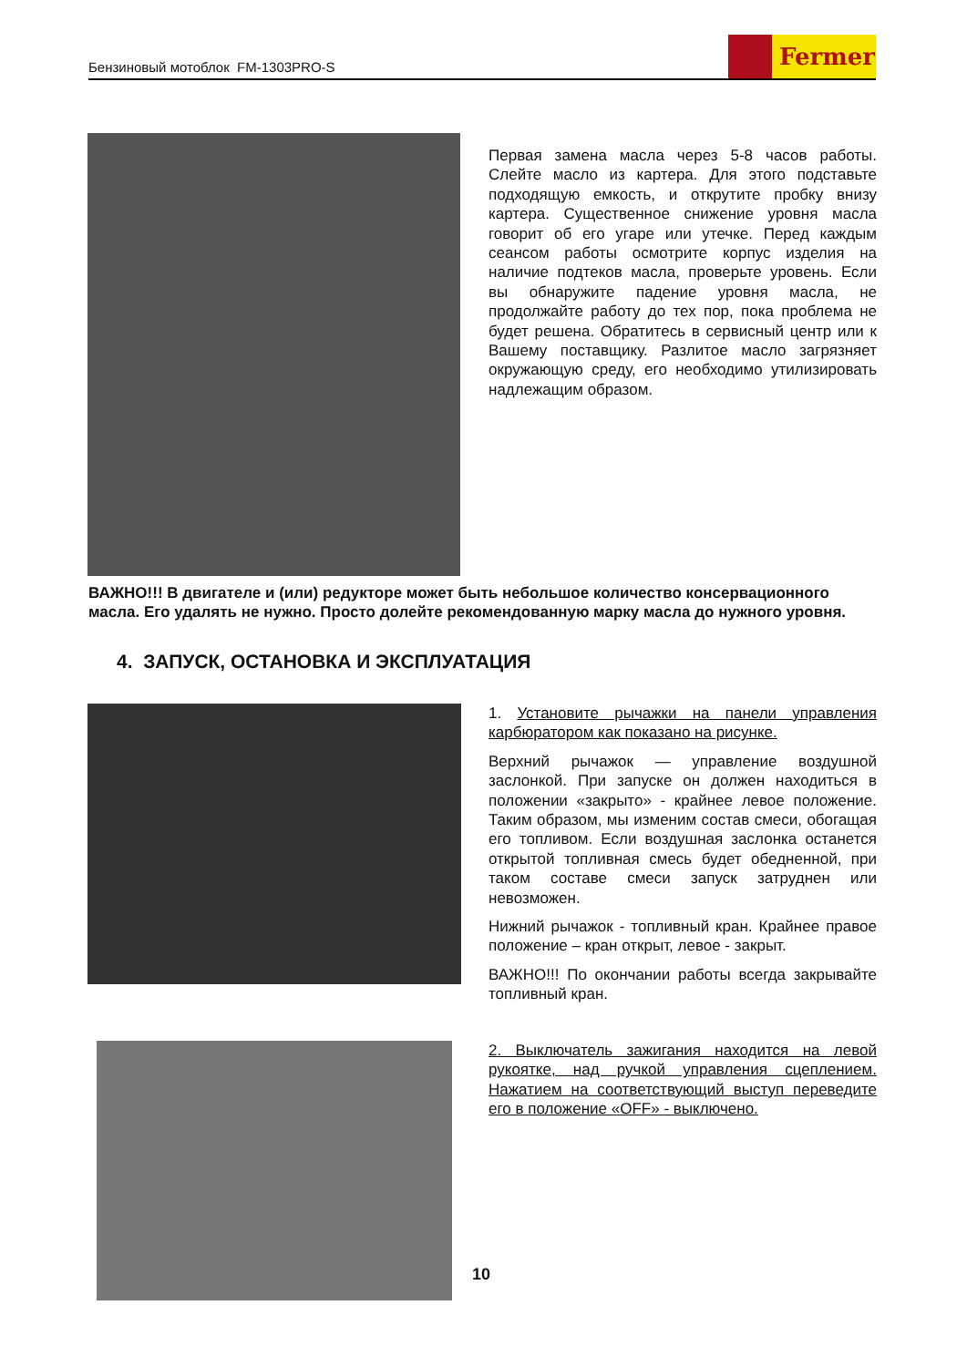Бензиновый мотоблок FM-1303PRO-S
Fermer
Первая замена масла через 5-8 часов работы. Слейте масло из картера. Для этого подставьте подходящую емкость, и открутите пробку внизу картера. Существенное снижение уровня масла говорит об его угаре или утечке. Перед каждым сеансом работы осмотрите корпус изделия на наличие подтеков масла, проверьте уровень. Если вы обнаружите падение уровня масла, не продолжайте работу до тех пор, пока проблема не будет решена. Обратитесь в сервисный центр или к Вашему поставщику. Разлитое масло загрязняет окружающую среду, его необходимо утилизировать надлежащим образом.
ВАЖНО!!! В двигателе и (или) редукторе может быть небольшое количество консервационного масла. Его удалять не нужно. Просто долейте рекомендованную марку масла до нужного уровня.
4. ЗАПУСК, ОСТАНОВКА И ЭКСПЛУАТАЦИЯ
1. Установите рычажки на панели управления карбюратором как показано на рисунке.
Верхний рычажок — управление воздушной заслонкой. При запуске он должен находиться в положении «закрыто» - крайнее левое положение. Таким образом, мы изменим состав смеси, обогащая его топливом. Если воздушная заслонка останется открытой топливная смесь будет обедненной, при таком составе смеси запуск затруднен или невозможен.
Нижний рычажок - топливный кран. Крайнее правое положение – кран открыт, левое - закрыт.
ВАЖНО!!! По окончании работы всегда закрывайте топливный кран.
2. Выключатель зажигания находится на левой рукоятке, над ручкой управления сцеплением. Нажатием на соответствующий выступ переведите его в положение «OFF» - выключено.
10